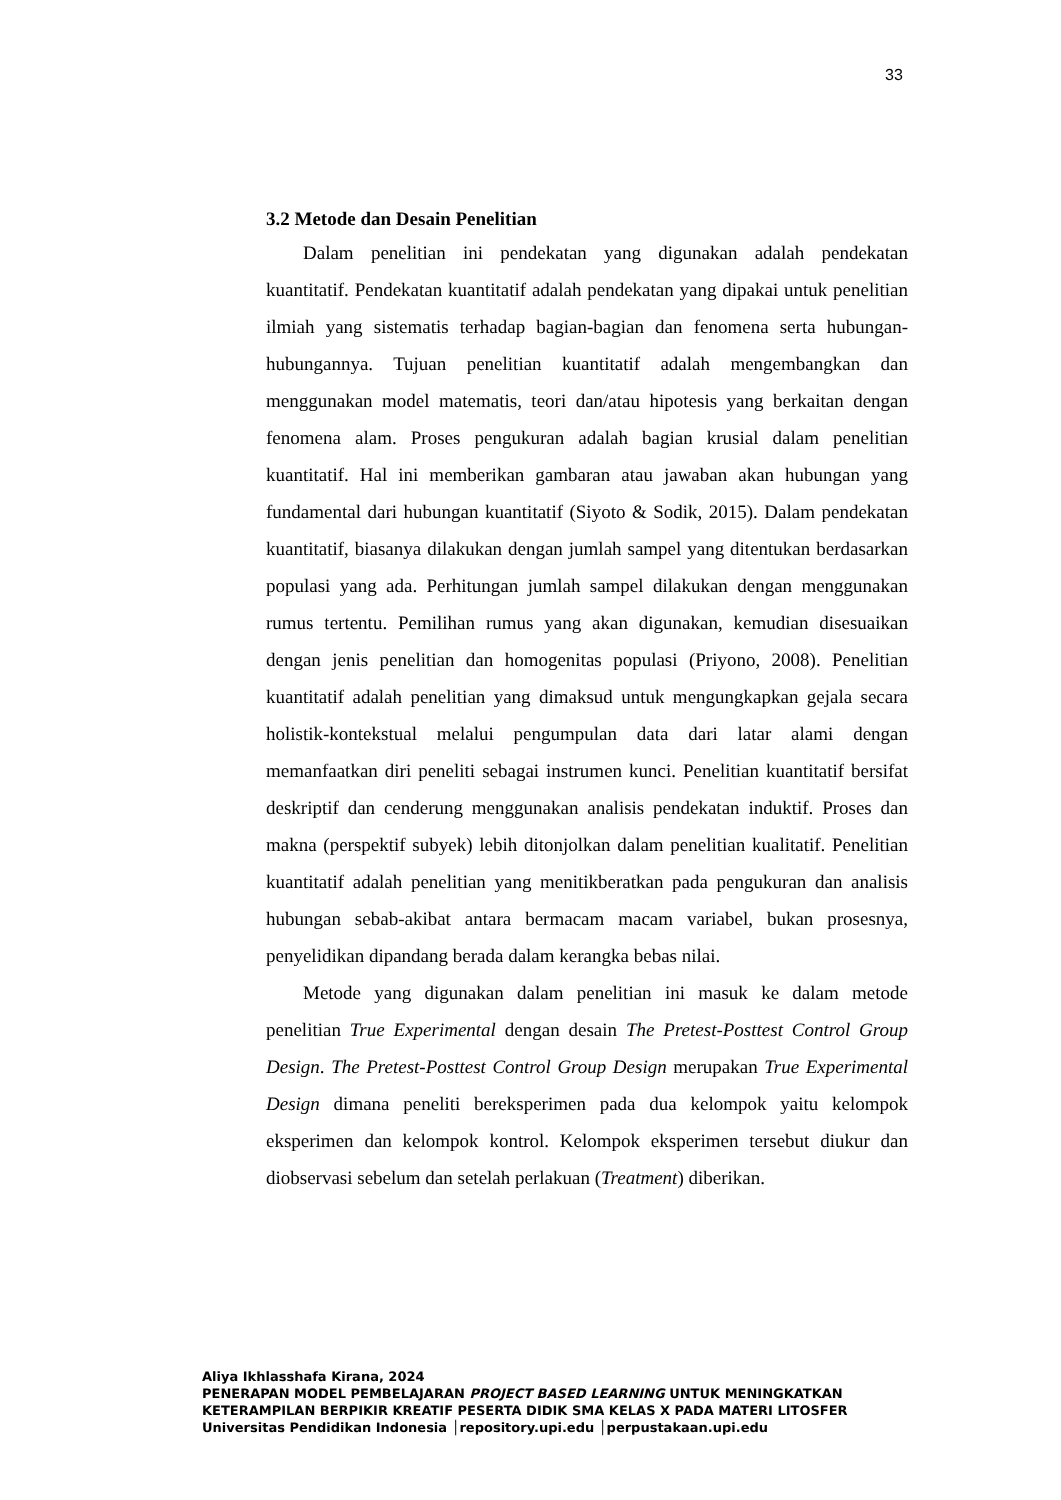33
3.2 Metode dan Desain Penelitian
Dalam penelitian ini pendekatan yang digunakan adalah pendekatan kuantitatif. Pendekatan kuantitatif adalah pendekatan yang dipakai untuk penelitian ilmiah yang sistematis terhadap bagian-bagian dan fenomena serta hubungan-hubungannya. Tujuan penelitian kuantitatif adalah mengembangkan dan menggunakan model matematis, teori dan/atau hipotesis yang berkaitan dengan fenomena alam. Proses pengukuran adalah bagian krusial dalam penelitian kuantitatif. Hal ini memberikan gambaran atau jawaban akan hubungan yang fundamental dari hubungan kuantitatif (Siyoto & Sodik, 2015). Dalam pendekatan kuantitatif, biasanya dilakukan dengan jumlah sampel yang ditentukan berdasarkan populasi yang ada. Perhitungan jumlah sampel dilakukan dengan menggunakan rumus tertentu. Pemilihan rumus yang akan digunakan, kemudian disesuaikan dengan jenis penelitian dan homogenitas populasi (Priyono, 2008). Penelitian kuantitatif adalah penelitian yang dimaksud untuk mengungkapkan gejala secara holistik-kontekstual melalui pengumpulan data dari latar alami dengan memanfaatkan diri peneliti sebagai instrumen kunci. Penelitian kuantitatif bersifat deskriptif dan cenderung menggunakan analisis pendekatan induktif. Proses dan makna (perspektif subyek) lebih ditonjolkan dalam penelitian kualitatif. Penelitian kuantitatif adalah penelitian yang menitikberatkan pada pengukuran dan analisis hubungan sebab-akibat antara bermacam macam variabel, bukan prosesnya, penyelidikan dipandang berada dalam kerangka bebas nilai.
Metode yang digunakan dalam penelitian ini masuk ke dalam metode penelitian True Experimental dengan desain The Pretest-Posttest Control Group Design. The Pretest-Posttest Control Group Design merupakan True Experimental Design dimana peneliti bereksperimen pada dua kelompok yaitu kelompok eksperimen dan kelompok kontrol. Kelompok eksperimen tersebut diukur dan diobservasi sebelum dan setelah perlakuan (Treatment) diberikan.
Aliya Ikhlasshafa Kirana, 2024
PENERAPAN MODEL PEMBELAJARAN PROJECT BASED LEARNING UNTUK MENINGKATKAN
KETERAMPILAN BERPIKIR KREATIF PESERTA DIDIK SMA KELAS X PADA MATERI LITOSFER
Universitas Pendidikan Indonesia │repository.upi.edu │perpustakaan.upi.edu